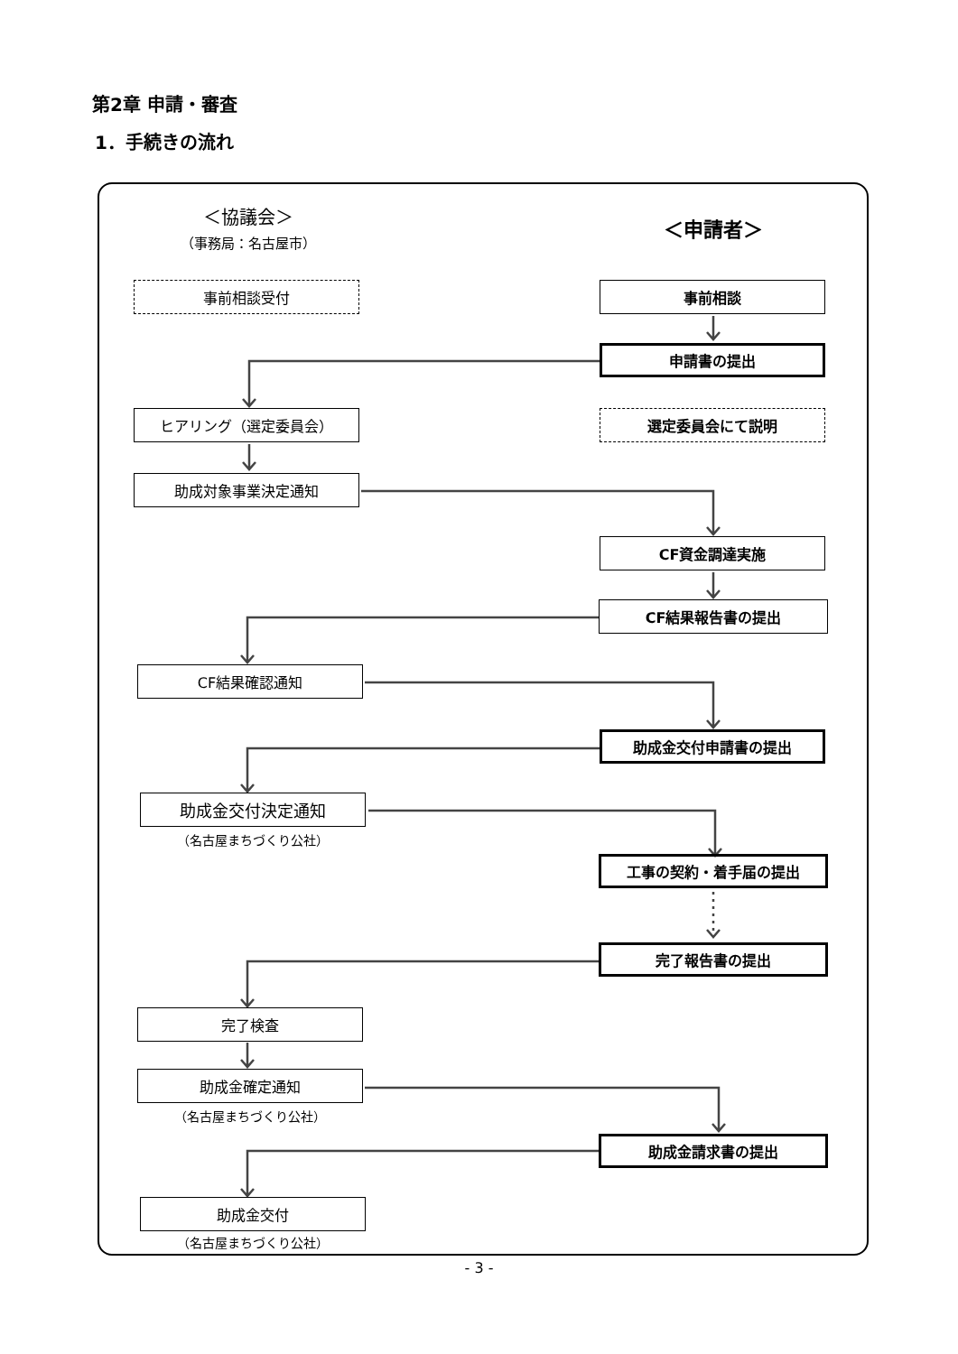第2章 申請・審査
1．手続きの流れ
＜協議会＞
（事務局：名古屋市）
＜申請者＞
事前相談受付 事前相談
申請書の提出
ヒアリング（選定委員会） 選定委員会にて説明
助成対象事業決定通知
CF資金調達実施
CF結果報告書の提出
CF結果確認通知
助成金交付申請書の提出
助成金交付決定通知
（名古屋まちづくり公社）
工事の契約・着手届の提出
完了報告書の提出
完了検査
助成金確定通知
（名古屋まちづくり公社）
助成金請求書の提出
助成金交付
（名古屋まちづくり公社）
- 3 -